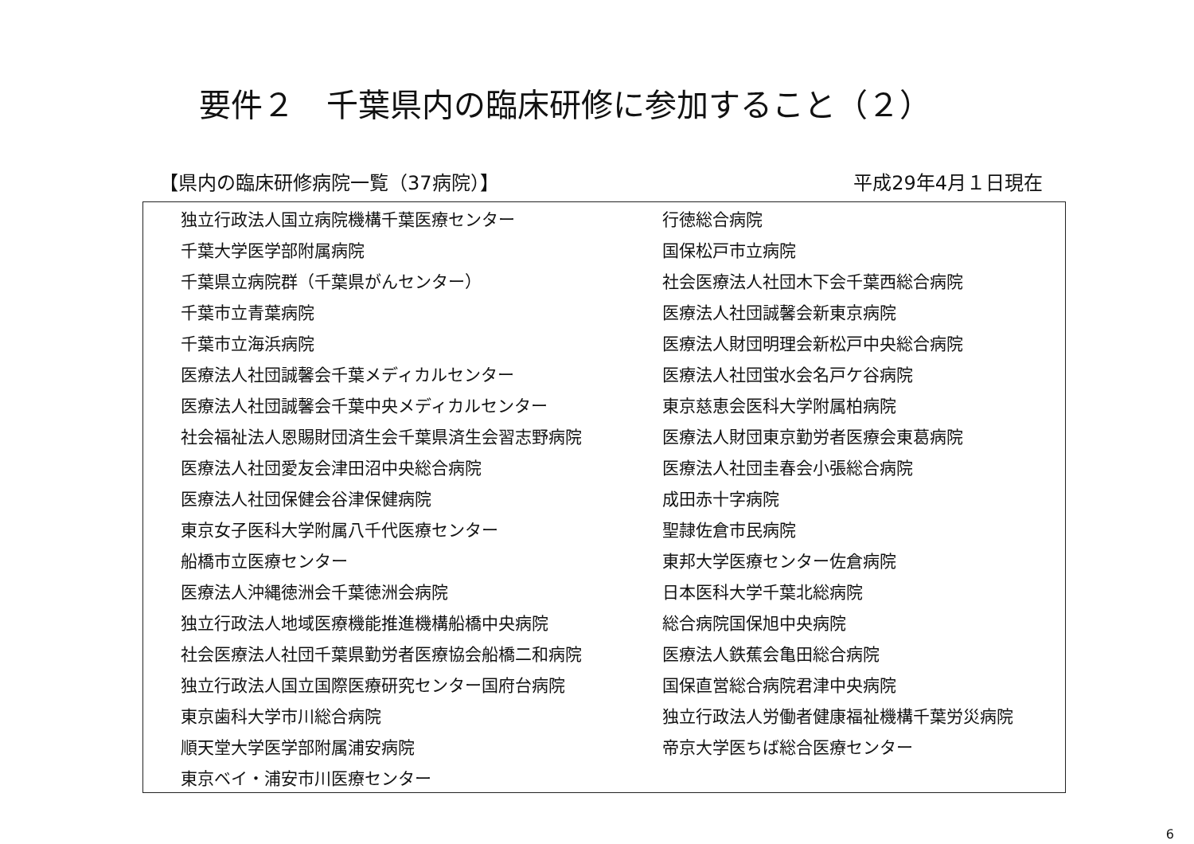要件２　千葉県内の臨床研修に参加すること（２）
【県内の臨床研修病院一覧（37病院）】 平成29年4月１日現在
| 独立行政法人国立病院機構千葉医療センター | 行徳総合病院 |
| 千葉大学医学部附属病院 | 国保松戸市立病院 |
| 千葉県立病院群（千葉県がんセンター） | 社会医療法人社団木下会千葉西総合病院 |
| 千葉市立青葉病院 | 医療法人社団誠馨会新東京病院 |
| 千葉市立海浜病院 | 医療法人財団明理会新松戸中央総合病院 |
| 医療法人社団誠馨会千葉メディカルセンター | 医療法人社団蛍水会名戸ケ谷病院 |
| 医療法人社団誠馨会千葉中央メディカルセンター | 東京慈恵会医科大学附属柏病院 |
| 社会福祉法人恩賜財団済生会千葉県済生会習志野病院 | 医療法人財団東京勤労者医療会東葛病院 |
| 医療法人社団愛友会津田沼中央総合病院 | 医療法人社団圭春会小張総合病院 |
| 医療法人社団保健会谷津保健病院 | 成田赤十字病院 |
| 東京女子医科大学附属八千代医療センター | 聖隷佐倉市民病院 |
| 船橋市立医療センター | 東邦大学医療センター佐倉病院 |
| 医療法人沖縄徳洲会千葉徳洲会病院 | 日本医科大学千葉北総病院 |
| 独立行政法人地域医療機能推進機構船橋中央病院 | 総合病院国保旭中央病院 |
| 社会医療法人社団千葉県勤労者医療協会船橋二和病院 | 医療法人鉄蕉会亀田総合病院 |
| 独立行政法人国立国際医療研究センター国府台病院 | 国保直営総合病院君津中央病院 |
| 東京歯科大学市川総合病院 | 独立行政法人労働者健康福祉機構千葉労災病院 |
| 順天堂大学医学部附属浦安病院 | 帝京大学医ちば総合医療センター |
| 東京ベイ・浦安市川医療センター | |
6